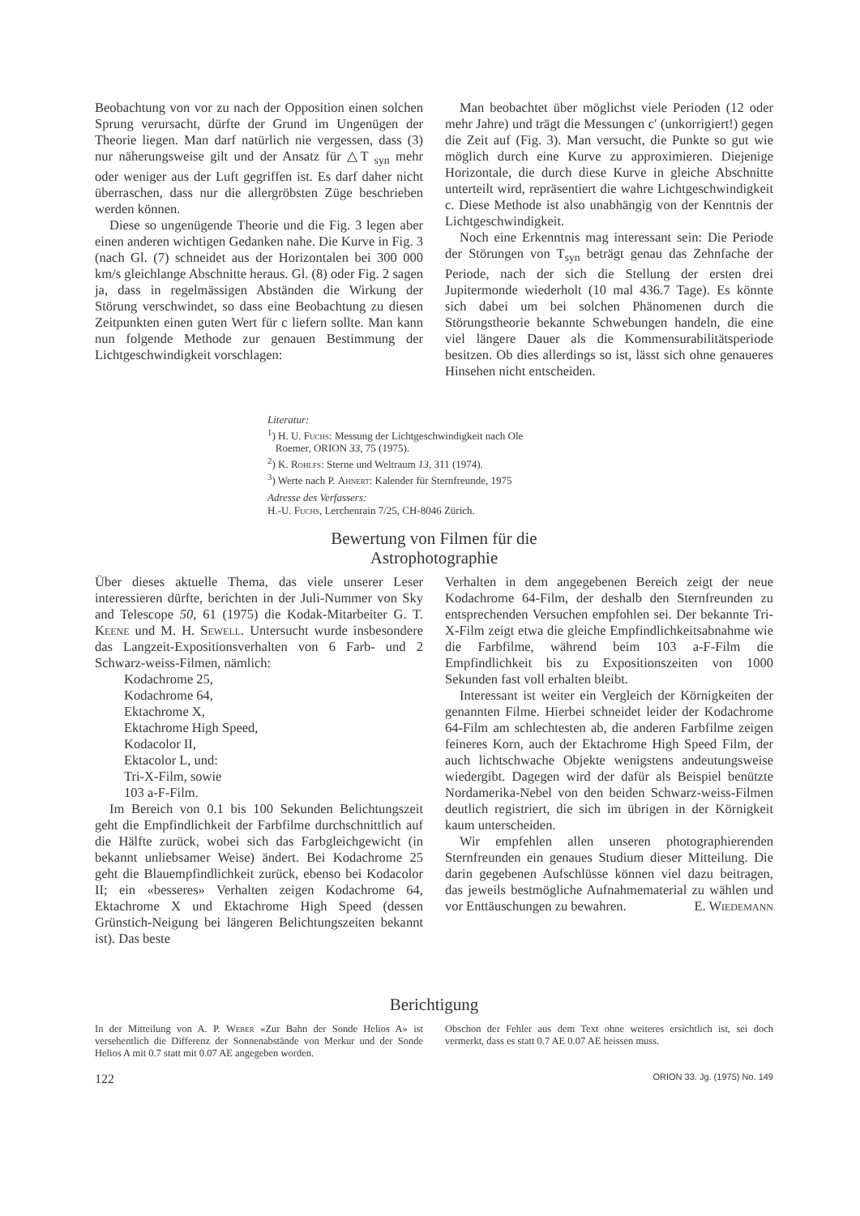Beobachtung von vor zu nach der Opposition einen solchen Sprung verursacht, dürfte der Grund im Ungenügen der Theorie liegen. Man darf natürlich nie vergessen, dass (3) nur näherungsweise gilt und der Ansatz für △T <sub>syn</sub> mehr oder weniger aus der Luft gegriffen ist. Es darf daher nicht überraschen, dass nur die allergröbsten Züge beschrieben werden können.
Diese so ungenügende Theorie und die Fig. 3 legen aber einen anderen wichtigen Gedanken nahe. Die Kurve in Fig. 3 (nach Gl. (7) schneidet aus der Horizontalen bei 300 000 km/s gleichlange Abschnitte heraus. Gl. (8) oder Fig. 2 sagen ja, dass in regelmässigen Abständen die Wirkung der Störung verschwindet, so dass eine Beobachtung zu diesen Zeitpunkten einen guten Wert für c liefern sollte. Man kann nun folgende Methode zur genauen Bestimmung der Lichtgeschwindigkeit vorschlagen:
Man beobachtet über möglichst viele Perioden (12 oder mehr Jahre) und trägt die Messungen c′ (unkorrigiert!) gegen die Zeit auf (Fig. 3). Man versucht, die Punkte so gut wie möglich durch eine Kurve zu approximieren. Diejenige Horizontale, die durch diese Kurve in gleiche Abschnitte unterteilt wird, repräsentiert die wahre Lichtgeschwindigkeit c. Diese Methode ist also unabhängig von der Kenntnis der Lichtgeschwindigkeit.
Noch eine Erkenntnis mag interessant sein: Die Periode der Störungen von T<sub>syn</sub> beträgt genau das Zehnfache der Periode, nach der sich die Stellung der ersten drei Jupitermonde wiederholt (10 mal 436.7 Tage). Es könnte sich dabei um bei solchen Phänomenen durch die Störungstheorie bekannte Schwebungen handeln, die eine viel längere Dauer als die Kommensurabilitätsperiode besitzen. Ob dies allerdings so ist, lässt sich ohne genaueres Hinsehen nicht entscheiden.
Literatur:
<sup>1</sup>) H. U. Fuchs: Messung der Lichtgeschwindigkeit nach Ole
Roemer, ORION 33, 75 (1975).
<sup>2</sup>) K. Rohlfs: Sterne und Weltraum 13, 311 (1974).
<sup>3</sup>) Werte nach P. Ahnert: Kalender für Sternfreunde, 1975
Adresse des Verfassers:
H.-U. Fuchs, Lerchenrain 7/25, CH-8046 Zürich.
Bewertung von Filmen für die
Astrophotographie
Über dieses aktuelle Thema, das viele unserer Leser interessieren dürfte, berichten in der Juli-Nummer von Sky and Telescope 50, 61 (1975) die Kodak-Mitarbeiter G. T. Keene und M. H. Sewell. Untersucht wurde insbesondere das Langzeit-Expositionsverhalten von 6 Farb- und 2 Schwarz-weiss-Filmen, nämlich:
Kodachrome 25,
Kodachrome 64,
Ektachrome X,
Ektachrome High Speed,
Kodacolor II,
Ektacolor L, und:
Tri-X-Film, sowie
103 a-F-Film.
Im Bereich von 0.1 bis 100 Sekunden Belichtungszeit geht die Empfindlichkeit der Farbfilme durchschnittlich auf die Hälfte zurück, wobei sich das Farbgleichgewicht (in bekannt unliebsamer Weise) ändert. Bei Kodachrome 25 geht die Blauempfindlichkeit zurück, ebenso bei Kodacolor II; ein «besseres» Verhalten zeigen Kodachrome 64, Ektachrome X und Ektachrome High Speed (dessen Grünstich-Neigung bei längeren Belichtungszeiten bekannt ist). Das beste
Verhalten in dem angegebenen Bereich zeigt der neue Kodachrome 64-Film, der deshalb den Sternfreunden zu entsprechenden Versuchen empfohlen sei. Der bekannte Tri-X-Film zeigt etwa die gleiche Empfindlichkeitsabnahme wie die Farbfilme, während beim 103 a-F-Film die Empfindlichkeit bis zu Expositionszeiten von 1000 Sekunden fast voll erhalten bleibt.
Interessant ist weiter ein Vergleich der Körnigkeiten der genannten Filme. Hierbei schneidet leider der Kodachrome 64-Film am schlechtesten ab, die anderen Farbfilme zeigen feineres Korn, auch der Ektachrome High Speed Film, der auch lichtschwache Objekte wenigstens andeutungsweise wiedergibt. Dagegen wird der dafür als Beispiel benützte Nordamerika-Nebel von den beiden Schwarz-weiss-Filmen deutlich registriert, die sich im übrigen in der Körnigkeit kaum unterscheiden.
Wir empfehlen allen unseren photographierenden Sternfreunden ein genaues Studium dieser Mitteilung. Die darin gegebenen Aufschlüsse können viel dazu beitragen, das jeweils bestmögliche Aufnahmematerial zu wählen und vor Enttäuschungen zu bewahren. E. Wiedemann
Berichtigung
In der Mitteilung von A. P. Weber «Zur Bahn der Sonde Helios A» ist versehentlich die Differenz der Sonnenabstände von Merkur und der Sonde Helios A mit 0.7 statt mit 0.07 AE angegeben worden.
Obschon der Fehler aus dem Text ohne weiteres ersichtlich ist, sei doch vermerkt, dass es statt 0.7 AE 0.07 AE heissen muss.
122 ORION 33. Jg. (1975) No. 149